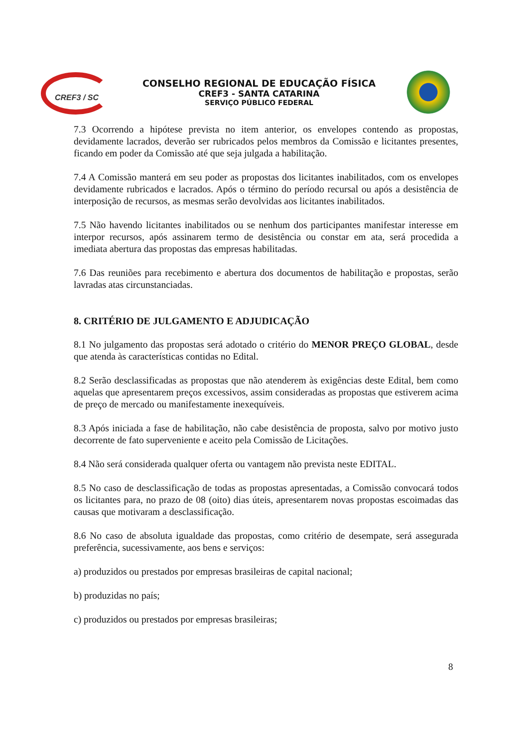CREF3 / SC
CONSELHO REGIONAL DE EDUCAÇÃO FÍSICA
CREF3 - SANTA CATARINA
SERVIÇO PÚBLICO FEDERAL
7.3 Ocorrendo a hipótese prevista no item anterior, os envelopes contendo as propostas, devidamente lacrados, deverão ser rubricados pelos membros da Comissão e licitantes presentes, ficando em poder da Comissão até que seja julgada a habilitação.
7.4 A Comissão manterá em seu poder as propostas dos licitantes inabilitados, com os envelopes devidamente rubricados e lacrados. Após o término do período recursal ou após a desistência de interposição de recursos, as mesmas serão devolvidas aos licitantes inabilitados.
7.5 Não havendo licitantes inabilitados ou se nenhum dos participantes manifestar interesse em interpor recursos, após assinarem termo de desistência ou constar em ata, será procedida a imediata abertura das propostas das empresas habilitadas.
7.6 Das reuniões para recebimento e abertura dos documentos de habilitação e propostas, serão lavradas atas circunstanciadas.
8. CRITÉRIO DE JULGAMENTO E ADJUDICAÇÃO
8.1 No julgamento das propostas será adotado o critério do MENOR PREÇO GLOBAL, desde que atenda às características contidas no Edital.
8.2 Serão desclassificadas as propostas que não atenderem às exigências deste Edital, bem como aquelas que apresentarem preços excessivos, assim consideradas as propostas que estiverem acima de preço de mercado ou manifestamente inexequíveis.
8.3 Após iniciada a fase de habilitação, não cabe desistência de proposta, salvo por motivo justo decorrente de fato superveniente e aceito pela Comissão de Licitações.
8.4 Não será considerada qualquer oferta ou vantagem não prevista neste EDITAL.
8.5 No caso de desclassificação de todas as propostas apresentadas, a Comissão convocará todos os licitantes para, no prazo de 08 (oito) dias úteis, apresentarem novas propostas escoimadas das causas que motivaram a desclassificação.
8.6 No caso de absoluta igualdade das propostas, como critério de desempate, será assegurada preferência, sucessivamente, aos bens e serviços:
a) produzidos ou prestados por empresas brasileiras de capital nacional;
b) produzidas no país;
c) produzidos ou prestados por empresas brasileiras;
8